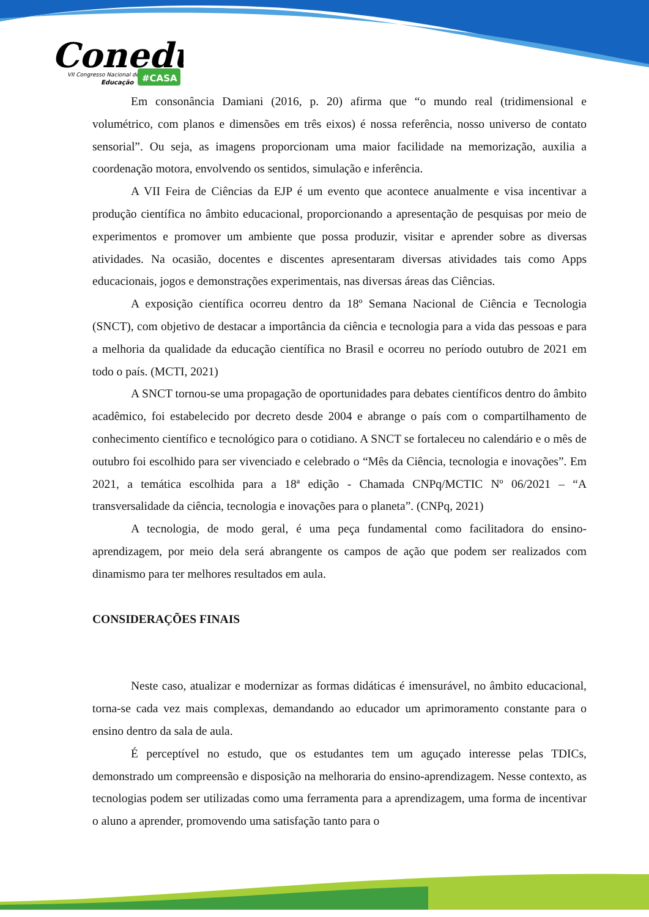Conedu
VII Congresso Nacional de
Educação
#CASA
Em consonância Damiani (2016, p. 20) afirma que “o mundo real (tridimensional e volumétrico, com planos e dimensões em três eixos) é nossa referência, nosso universo de contato sensorial”. Ou seja, as imagens proporcionam uma maior facilidade na memorização, auxilia a coordenação motora, envolvendo os sentidos, simulação e inferência.
A VII Feira de Ciências da EJP é um evento que acontece anualmente e visa incentivar a produção científica no âmbito educacional, proporcionando a apresentação de pesquisas por meio de experimentos e promover um ambiente que possa produzir, visitar e aprender sobre as diversas atividades. Na ocasião, docentes e discentes apresentaram diversas atividades tais como Apps educacionais, jogos e demonstrações experimentais, nas diversas áreas das Ciências.
A exposição científica ocorreu dentro da 18º Semana Nacional de Ciência e Tecnologia (SNCT), com objetivo de destacar a importância da ciência e tecnologia para a vida das pessoas e para a melhoria da qualidade da educação científica no Brasil e ocorreu no período outubro de 2021 em todo o país. (MCTI, 2021)
A SNCT tornou-se uma propagação de oportunidades para debates científicos dentro do âmbito acadêmico, foi estabelecido por decreto desde 2004 e abrange o país com o compartilhamento de conhecimento científico e tecnológico para o cotidiano. A SNCT se fortaleceu no calendário e o mês de outubro foi escolhido para ser vivenciado e celebrado o “Mês da Ciência, tecnologia e inovações”. Em 2021, a temática escolhida para a 18ª edição - Chamada CNPq/MCTIC Nº 06/2021 – “A transversalidade da ciência, tecnologia e inovações para o planeta”. (CNPq, 2021)
A tecnologia, de modo geral, é uma peça fundamental como facilitadora do ensino-aprendizagem, por meio dela será abrangente os campos de ação que podem ser realizados com dinamismo para ter melhores resultados em aula.
CONSIDERAÇÕES FINAIS
Neste caso, atualizar e modernizar as formas didáticas é imensurável, no âmbito educacional, torna-se cada vez mais complexas, demandando ao educador um aprimoramento constante para o ensino dentro da sala de aula.
É perceptível no estudo, que os estudantes tem um aguçado interesse pelas TDICs, demonstrado um compreensão e disposição na melhoraria do ensino-aprendizagem. Nesse contexto, as tecnologias podem ser utilizadas como uma ferramenta para a aprendizagem, uma forma de incentivar o aluno a aprender, promovendo uma satisfação tanto para o